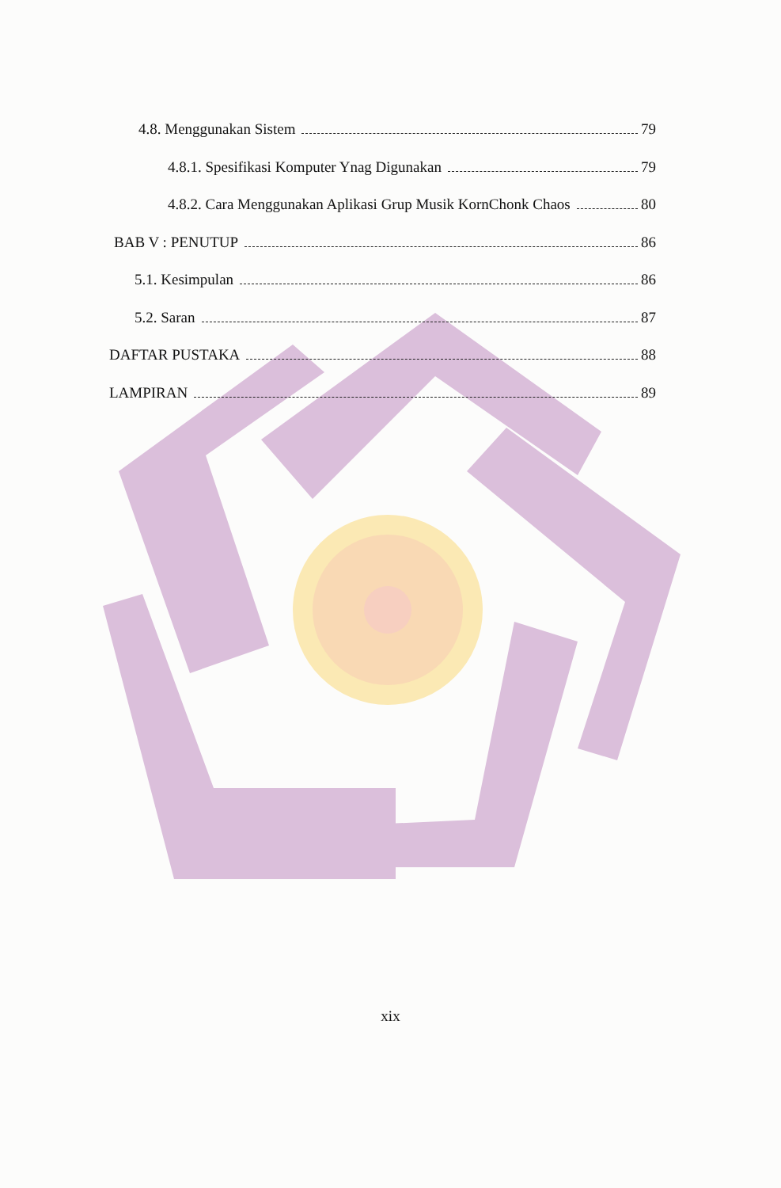4.8. Menggunakan Sistem 79
4.8.1. Spesifikasi Komputer Ynag Digunakan 79
4.8.2. Cara Menggunakan Aplikasi Grup Musik KornChonk Chaos 80
BAB V : PENUTUP 86
5.1. Kesimpulan 86
5.2. Saran 87
DAFTAR PUSTAKA 88
LAMPIRAN 89
xix